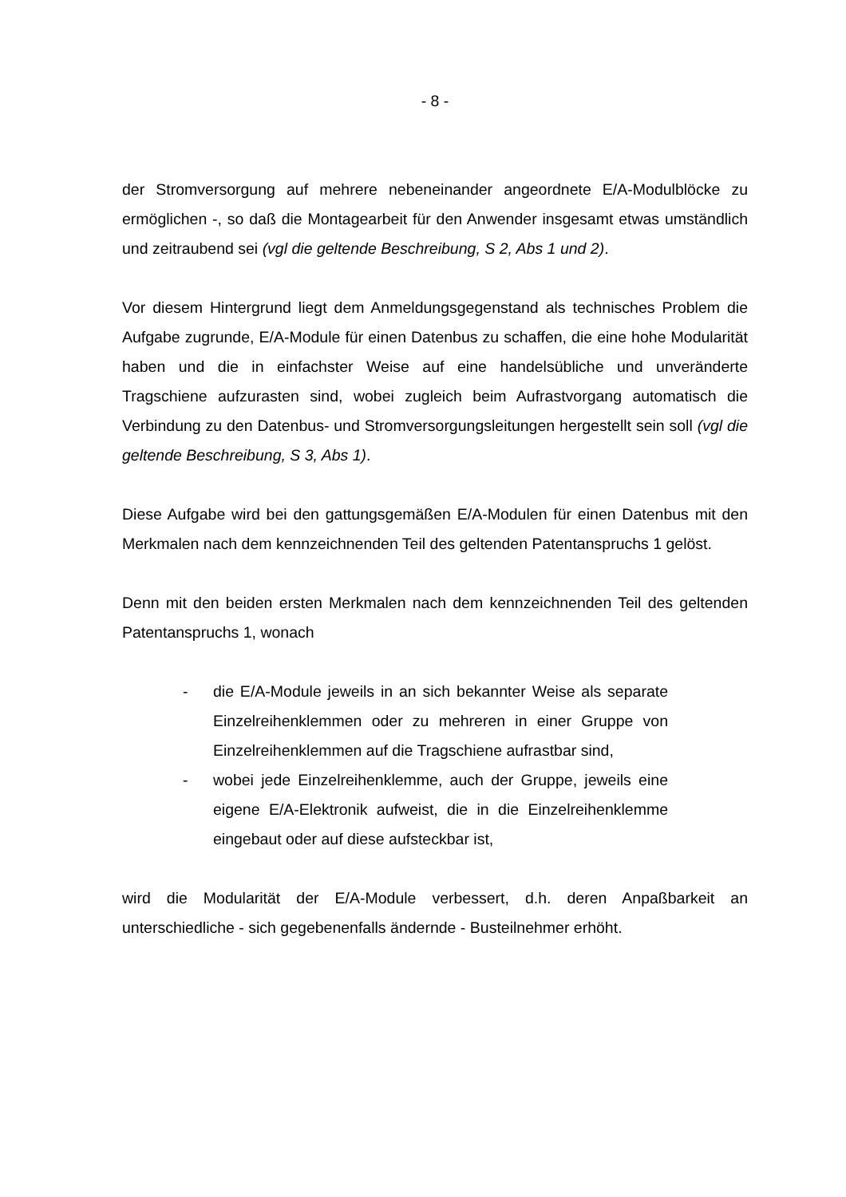- 8 -
der Stromversorgung auf mehrere nebeneinander angeordnete E/A-Modulblöcke zu ermöglichen -, so daß die Montagearbeit für den Anwender insgesamt etwas umständlich und zeitraubend sei (vgl die geltende Beschreibung, S 2, Abs 1 und 2).
Vor diesem Hintergrund liegt dem Anmeldungsgegenstand als technisches Problem die Aufgabe zugrunde, E/A-Module für einen Datenbus zu schaffen, die eine hohe Modularität haben und die in einfachster Weise auf eine handelsübliche und unveränderte Tragschiene aufzurasten sind, wobei zugleich beim Aufrastvorgang automatisch die Verbindung zu den Datenbus- und Stromversorgungsleitungen hergestellt sein soll (vgl die geltende Beschreibung, S 3, Abs 1).
Diese Aufgabe wird bei den gattungsgemäßen E/A-Modulen für einen Datenbus mit den Merkmalen nach dem kennzeichnenden Teil des geltenden Patentanspruchs 1 gelöst.
Denn mit den beiden ersten Merkmalen nach dem kennzeichnenden Teil des geltenden Patentanspruchs 1, wonach
- die E/A-Module jeweils in an sich bekannter Weise als separate Einzelreihenklemmen oder zu mehreren in einer Gruppe von Einzelreihenklemmen auf die Tragschiene aufrastbar sind,
- wobei jede Einzelreihenklemme, auch der Gruppe, jeweils eine eigene E/A-Elektronik aufweist, die in die Einzelreihenklemme eingebaut oder auf diese aufsteckbar ist,
wird die Modularität der E/A-Module verbessert, d.h. deren Anpaßbarkeit an unterschiedliche - sich gegebenenfalls ändernde - Busteilnehmer erhöht.